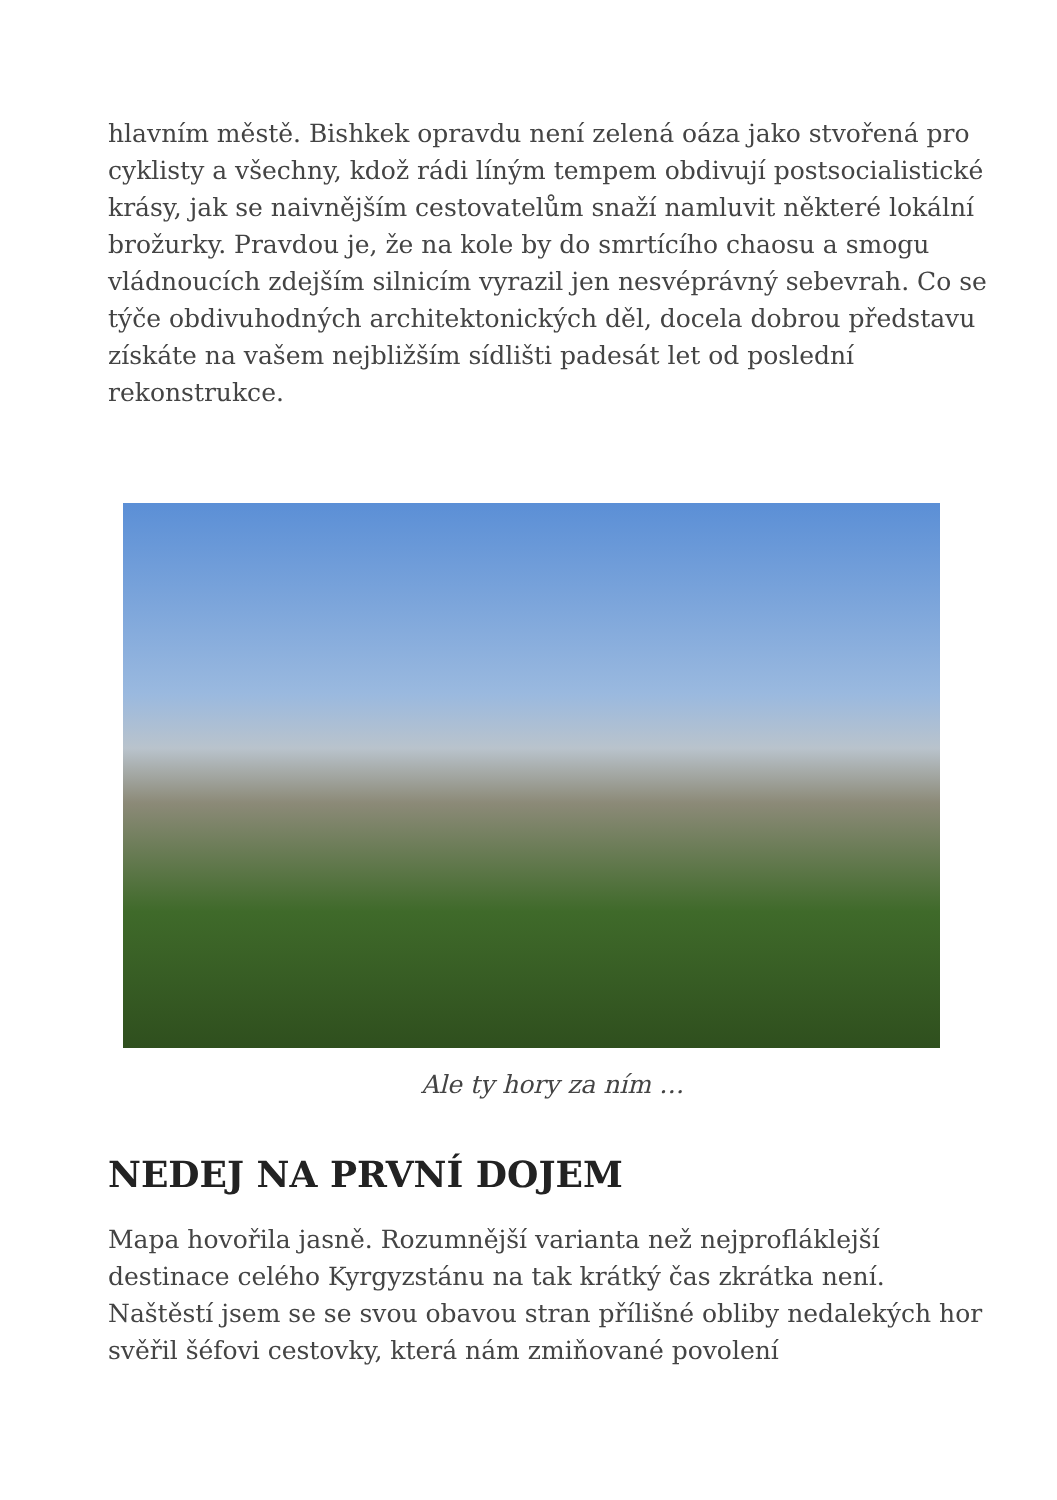hlavním městě. Bishkek opravdu není zelená oáza jako stvořená pro cyklisty a všechny, kdož rádi líným tempem obdivují postsocialistické krásy, jak se naivnějším cestovatelům snaží namluvit některé lokální brožurky. Pravdou je, že na kole by do smrtícího chaosu a smogu vládnoucích zdejším silnicím vyrazil jen nesvéprávný sebevrah. Co se týče obdivuhodných architektonických děl, docela dobrou představu získáte na vašem nejbližším sídlišti padesát let od poslední rekonstrukce.
Ale ty hory za ním …
NEDEJ NA PRVNÍ DOJEM
Mapa hovořila jasně. Rozumnější varianta než nejprofláklejší destinace celého Kyrgyzstánu na tak krátký čas zkrátka není. Naštěstí jsem se se svou obavou stran přílišné obliby nedalekých hor svěřil šéfovi cestovky, která nám zmiňované povolení